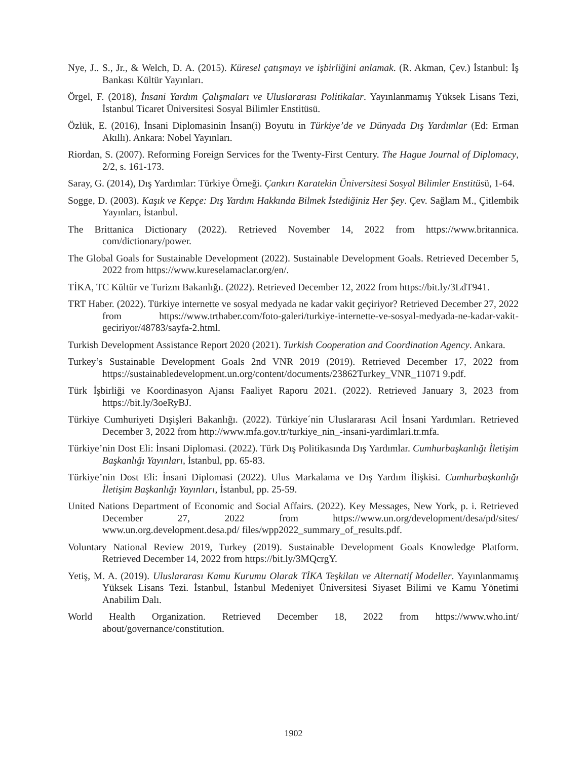Nye, J.. S., Jr., & Welch, D. A. (2015). Küresel çatışmayı ve işbirliğini anlamak. (R. Akman, Çev.) İstanbul: İş Bankası Kültür Yayınları.
Örgel, F. (2018), İnsani Yardım Çalışmaları ve Uluslararası Politikalar. Yayınlanmamış Yüksek Lisans Tezi, İstanbul Ticaret Üniversitesi Sosyal Bilimler Enstitüsü.
Özlük, E. (2016), İnsani Diplomasinin İnsan(i) Boyutu in Türkiye’de ve Dünyada Dış Yardımlar (Ed: Erman Akıllı). Ankara: Nobel Yayınları.
Riordan, S. (2007). Reforming Foreign Services for the Twenty-First Century. The Hague Journal of Diplomacy, 2/2, s. 161-173.
Saray, G. (2014), Dış Yardımlar: Türkiye Örneği. Çankırı Karatekin Üniversitesi Sosyal Bilimler Enstitüsü, 1-64.
Sogge, D. (2003). Kaşık ve Kepçe: Dış Yardım Hakkında Bilmek İstediğiniz Her Şey. Çev. Sağlam M., Çitlembik Yayınları, İstanbul.
The Brittanica Dictionary (2022). Retrieved November 14, 2022 from https://www.britannica. com/dictionary/power.
The Global Goals for Sustainable Development (2022). Sustainable Development Goals. Retrieved December 5, 2022 from https://www.kureselamaclar.org/en/.
TİKA, TC Kültür ve Turizm Bakanlığı. (2022). Retrieved December 12, 2022 from https://bit.ly/3LdT941.
TRT Haber. (2022). Türkiye internette ve sosyal medyada ne kadar vakit geçiriyor? Retrieved December 27, 2022 from https://www.trthaber.com/foto-galeri/turkiye-internette-ve-sosyal-medyada-ne-kadar-vakit-geciriyor/48783/sayfa-2.html.
Turkish Development Assistance Report 2020 (2021). Turkish Cooperation and Coordination Agency. Ankara.
Turkey’s Sustainable Development Goals 2nd VNR 2019 (2019). Retrieved December 17, 2022 from https://sustainabledevelopment.un.org/content/documents/23862Turkey_VNR_11071 9.pdf.
Türk İşbirliği ve Koordinasyon Ajansı Faaliyet Raporu 2021. (2022). Retrieved January 3, 2023 from https://bit.ly/3oeRyBJ.
Türkiye Cumhuriyeti Dışişleri Bakanlığı. (2022). Türkiye´nin Uluslararası Acil İnsani Yardımları. Retrieved December 3, 2022 from http://www.mfa.gov.tr/turkiye_nin_-insani-yardimlari.tr.mfa.
Türkiye’nin Dost Eli: İnsani Diplomasi. (2022). Türk Dış Politikasında Dış Yardımlar. Cumhurbaşkanlığı İletişim Başkanlığı Yayınları, İstanbul, pp. 65-83.
Türkiye’nin Dost Eli: İnsani Diplomasi (2022). Ulus Markalama ve Dış Yardım İlişkisi. Cumhurbaşkanlığı İletişim Başkanlığı Yayınları, İstanbul, pp. 25-59.
United Nations Department of Economic and Social Affairs. (2022). Key Messages, New York, p. i. Retrieved December 27, 2022 from https://www.un.org/development/desa/pd/sites/ www.un.org.development.desa.pd/ files/wpp2022_summary_of_results.pdf.
Voluntary National Review 2019, Turkey (2019). Sustainable Development Goals Knowledge Platform. Retrieved December 14, 2022 from https://bit.ly/3MQcrgY.
Yetiş, M. A. (2019). Uluslararası Kamu Kurumu Olarak TİKA Teşkilatı ve Alternatif Modeller. Yayınlanmamış Yüksek Lisans Tezi. İstanbul, İstanbul Medeniyet Üniversitesi Siyaset Bilimi ve Kamu Yönetimi Anabilim Dalı.
World Health Organization. Retrieved December 18, 2022 from https://www.who.int/ about/governance/constitution.
1902